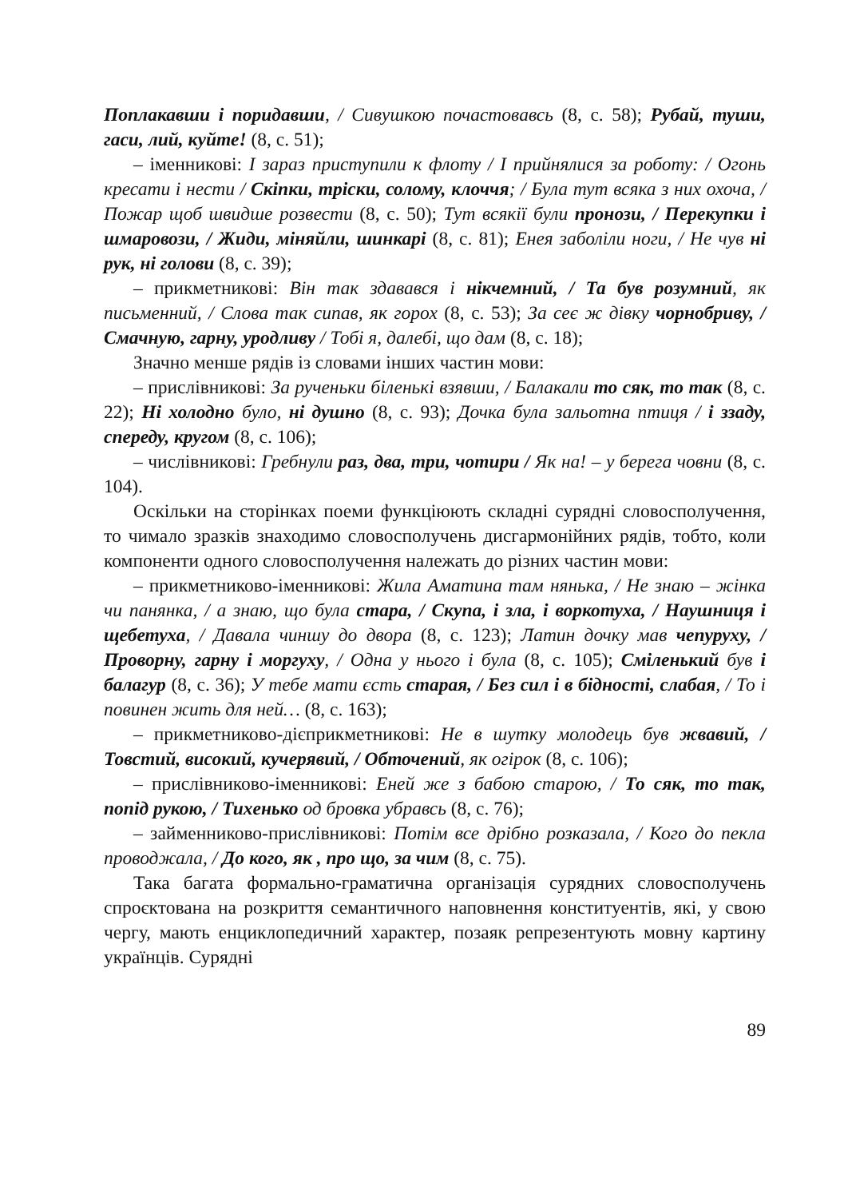Поплакавши і поридавши, / Сивушкою почастовавсь (8, с. 58); Рубай, туши, гаси, лий, куйте! (8, с. 51);
– іменникові: І зараз приступили к флоту / І прийнялися за роботу: / Огонь кресати і нести / Скіпки, тріски, солому, клоччя; / Була тут всяка з них охоча, / Пожар щоб швидше розвести (8, с. 50); Тут всякії були пронози, / Перекупки і шмаровози, / Жиди, міняйли, шинкарі (8, с. 81); Енея заболіли ноги, / Не чув ні рук, ні голови (8, с. 39);
– прикметникові: Він так здавався і нікчемний, / Та був розумний, як письменний, / Слова так сипав, як горох (8, с. 53); За сеє ж дівку чорнобриву, / Смачную, гарну, уродливу / Тобі я, далебі, що дам (8, с. 18);
Значно менше рядів із словами інших частин мови:
– прислівникові: За рученьки біленькі взявши, / Балакали то сяк, то так (8, с. 22); Ні холодно було, ні душно (8, с. 93); Дочка була зальотна птиця / і ззаду, спереду, кругом (8, с. 106);
– числівникові: Гребнули раз, два, три, чотири / Як на! – у берега човни (8, с. 104).
Оскільки на сторінках поеми функціюють складні сурядні словосполучення, то чимало зразків знаходимо словосполучень дисгармонійних рядів, тобто, коли компоненти одного словосполучення належать до різних частин мови:
– прикметниково-іменникові: Жила Аматина там нянька, / Не знаю – жінка чи панянка, / а знаю, що була стара, / Скупа, і зла, і воркотуха, / Наушниця і щебетуха, / Давала чиншу до двора (8, с. 123); Латин дочку мав чепуруху, / Проворну, гарну і моргуху, / Одна у нього і була (8, с. 105); Сміленький був і балагур (8, с. 36); У тебе мати єсть старая, / Без сил і в бідності, слабая, / То і повинен жить для ней… (8, с. 163);
– прикметниково-дієприкметникові: Не в шутку молодець був жвавий, / Товстий, високий, кучерявий, / Обточений, як огірок (8, с. 106);
– прислівниково-іменникові: Еней же з бабою старою, / То сяк, то так, попід рукою, / Тихенько од бровка убравсь (8, с. 76);
– займенниково-прислівникові: Потім все дрібно розказала, / Кого до пекла проводжала, / До кого, як , про що, за чим (8, с. 75).
Така багата формально-граматична організація сурядних словосполучень спроєктована на розкриття семантичного наповнення конституентів, які, у свою чергу, мають енциклопедичний характер, позаяк репрезентують мовну картину українців. Сурядні
89